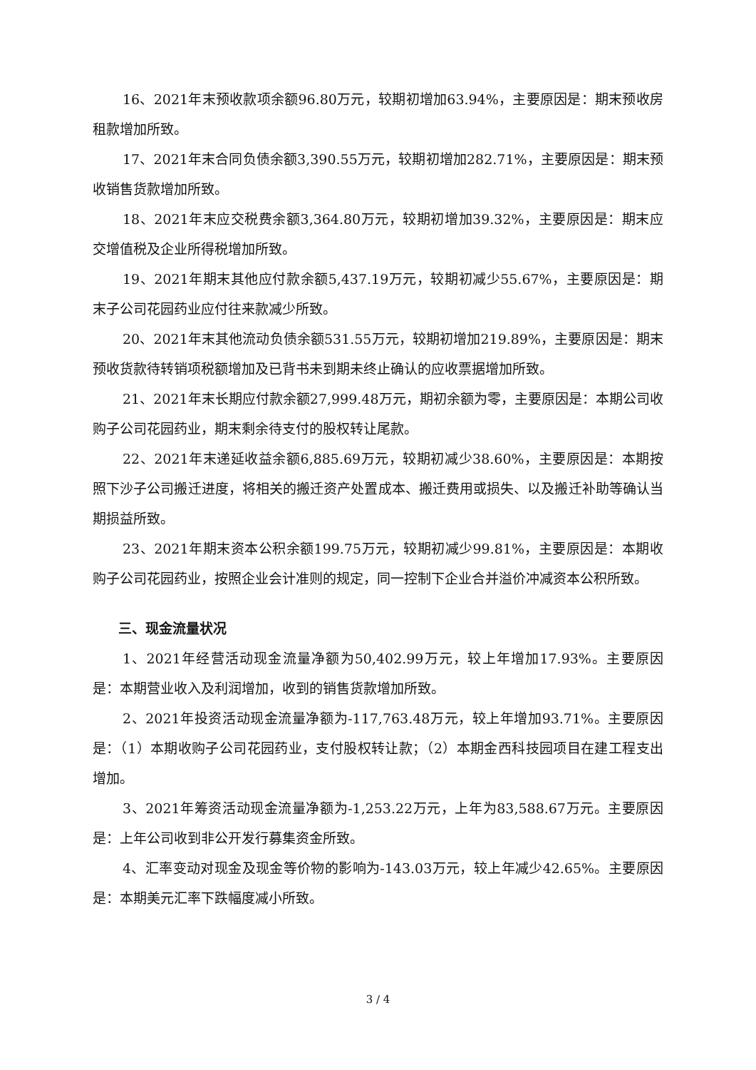16、2021年末预收款项余额96.80万元，较期初增加63.94%，主要原因是：期末预收房租款增加所致。
17、2021年末合同负债余额3,390.55万元，较期初增加282.71%，主要原因是：期末预收销售货款增加所致。
18、2021年末应交税费余额3,364.80万元，较期初增加39.32%，主要原因是：期末应交增值税及企业所得税增加所致。
19、2021年期末其他应付款余额5,437.19万元，较期初减少55.67%，主要原因是：期末子公司花园药业应付往来款减少所致。
20、2021年末其他流动负债余额531.55万元，较期初增加219.89%，主要原因是：期末预收货款待转销项税额增加及已背书未到期未终止确认的应收票据增加所致。
21、2021年末长期应付款余额27,999.48万元，期初余额为零，主要原因是：本期公司收购子公司花园药业，期末剩余待支付的股权转让尾款。
22、2021年末递延收益余额6,885.69万元，较期初减少38.60%，主要原因是：本期按照下沙子公司搬迁进度，将相关的搬迁资产处置成本、搬迁费用或损失、以及搬迁补助等确认当期损益所致。
23、2021年期末资本公积余额199.75万元，较期初减少99.81%，主要原因是：本期收购子公司花园药业，按照企业会计准则的规定，同一控制下企业合并溢价冲减资本公积所致。
三、现金流量状况
1、2021年经营活动现金流量净额为50,402.99万元，较上年增加17.93%。主要原因是：本期营业收入及利润增加，收到的销售货款增加所致。
2、2021年投资活动现金流量净额为-117,763.48万元，较上年增加93.71%。主要原因是：（1）本期收购子公司花园药业，支付股权转让款；（2）本期金西科技园项目在建工程支出增加。
3、2021年筹资活动现金流量净额为-1,253.22万元，上年为83,588.67万元。主要原因是：上年公司收到非公开发行募集资金所致。
4、汇率变动对现金及现金等价物的影响为-143.03万元，较上年减少42.65%。主要原因是：本期美元汇率下跌幅度减小所致。
3 / 4